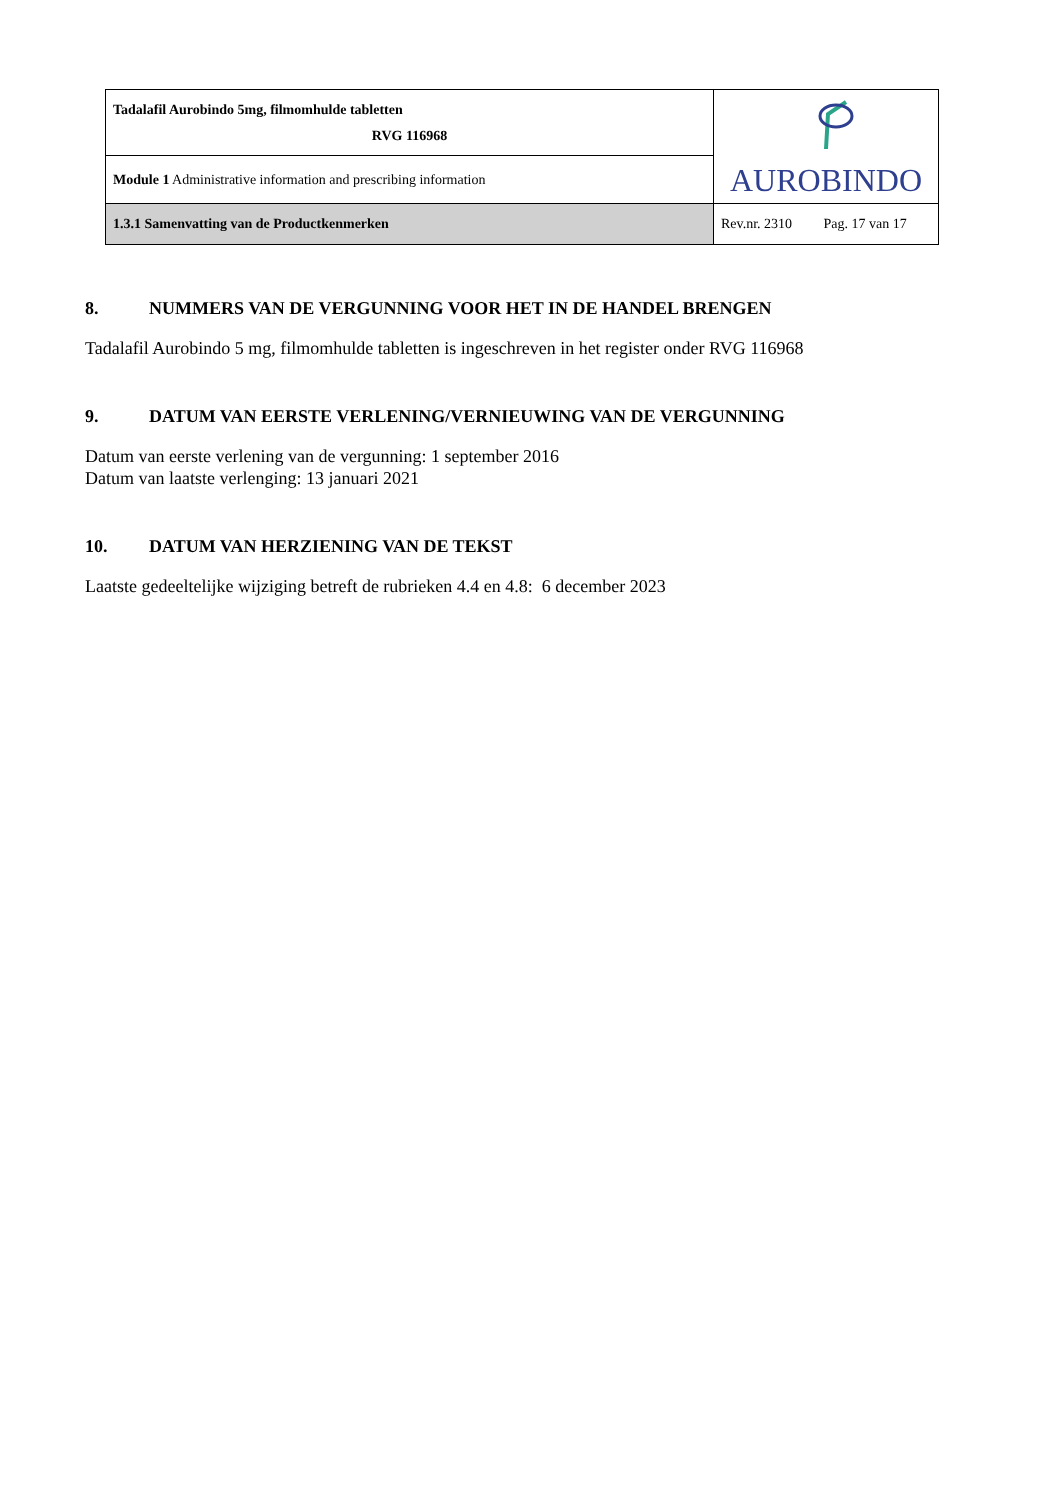| Tadalafil Aurobindo 5mg, filmomhulde tabletten RVG 116968 | AUROBINDO |
| Module 1 Administrative information and prescribing information | |
| 1.3.1 Samenvatting van de Productkenmerken | Rev.nr. 2310 Pag. 17 van 17 |
8. NUMMERS VAN DE VERGUNNING VOOR HET IN DE HANDEL BRENGEN
Tadalafil Aurobindo 5 mg, filmomhulde tabletten is ingeschreven in het register onder RVG 116968
9. DATUM VAN EERSTE VERLENING/VERNIEUWING VAN DE VERGUNNING
Datum van eerste verlening van de vergunning: 1 september 2016
Datum van laatste verlenging: 13 januari 2021
10. DATUM VAN HERZIENING VAN DE TEKST
Laatste gedeeltelijke wijziging betreft de rubrieken 4.4 en 4.8: 6 december 2023